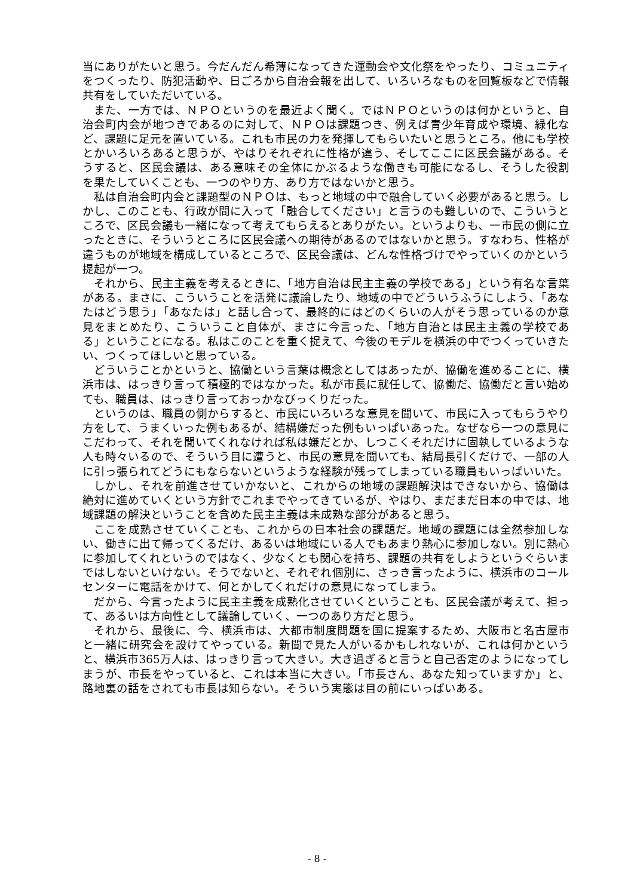当にありがたいと思う。今だんだん希薄になってきた運動会や文化祭をやったり、コミュニティをつくったり、防犯活動や、日ごろから自治会報を出して、いろいろなものを回覧板などで情報共有をしていただいている。
また、一方では、ＮＰＯというのを最近よく聞く。ではＮＰＯというのは何かというと、自治会町内会が地つきであるのに対して、ＮＰＯは課題つき、例えば青少年育成や環境、緑化など、課題に足元を置いている。これも市民の力を発揮してもらいたいと思うところ。他にも学校とかいろいろあると思うが、やはりそれぞれに性格が違う、そしてここに区民会議がある。そうすると、区民会議は、ある意味その全体にかぶるような働きも可能になるし、そうした役割を果たしていくことも、一つのやり方、あり方ではないかと思う。
私は自治会町内会と課題型のＮＰＯは、もっと地域の中で融合していく必要があると思う。しかし、このことも、行政が間に入って「融合してください」と言うのも難しいので、こういうところで、区民会議も一緒になって考えてもらえるとありがたい。というよりも、一市民の側に立ったときに、そういうところに区民会議への期待があるのではないかと思う。すなわち、性格が違うものが地域を構成しているところで、区民会議は、どんな性格づけでやっていくのかという提起が一つ。
それから、民主主義を考えるときに、「地方自治は民主主義の学校である」という有名な言葉がある。まさに、こういうことを活発に議論したり、地域の中でどういうふうにしよう、「あなたはどう思う」「あなたは」と話し合って、最終的にはどのくらいの人がそう思っているのか意見をまとめたり、こういうこと自体が、まさに今言った、「地方自治とは民主主義の学校である」ということになる。私はこのことを重く捉えて、今後のモデルを横浜の中でつくっていきたい、つくってほしいと思っている。
どういうことかというと、協働という言葉は概念としてはあったが、協働を進めることに、横浜市は、はっきり言って積極的ではなかった。私が市長に就任して、協働だ、協働だと言い始めても、職員は、はっきり言っておっかなびっくりだった。
というのは、職員の側からすると、市民にいろいろな意見を聞いて、市民に入ってもらうやり方をして、うまくいった例もあるが、結構嫌だった例もいっぱいあった。なぜなら一つの意見にこだわって、それを聞いてくれなければ私は嫌だとか、しつこくそれだけに固執しているような人も時々いるので、そういう目に遭うと、市民の意見を聞いても、結局長引くだけで、一部の人に引っ張られてどうにもならないというような経験が残ってしまっている職員もいっぱいいた。
しかし、それを前進させていかないと、これからの地域の課題解決はできないから、協働は絶対に進めていくという方針でこれまでやってきているが、やはり、まだまだ日本の中では、地域課題の解決ということを含めた民主主義は未成熟な部分があると思う。
ここを成熟させていくことも、これからの日本社会の課題だ。地域の課題には全然参加しない、働きに出て帰ってくるだけ、あるいは地域にいる人でもあまり熱心に参加しない。別に熱心に参加してくれというのではなく、少なくとも関心を持ち、課題の共有をしようというぐらいまではしないといけない。そうでないと、それぞれ個別に、さっき言ったように、横浜市のコールセンターに電話をかけて、何とかしてくれだけの意見になってしまう。
だから、今言ったように民主主義を成熟化させていくということも、区民会議が考えて、担って、あるいは方向性として議論していく、一つのあり方だと思う。
それから、最後に、今、横浜市は、大都市制度問題を国に提案するため、大阪市と名古屋市と一緒に研究会を設けてやっている。新聞で見た人がいるかもしれないが、これは何かというと、横浜市365万人は、はっきり言って大きい。大き過ぎると言うと自己否定のようになってしまうが、市長をやっていると、これは本当に大きい。「市長さん、あなた知っていますか」と、路地裏の話をされても市長は知らない。そういう実態は目の前にいっぱいある。
- 8 -